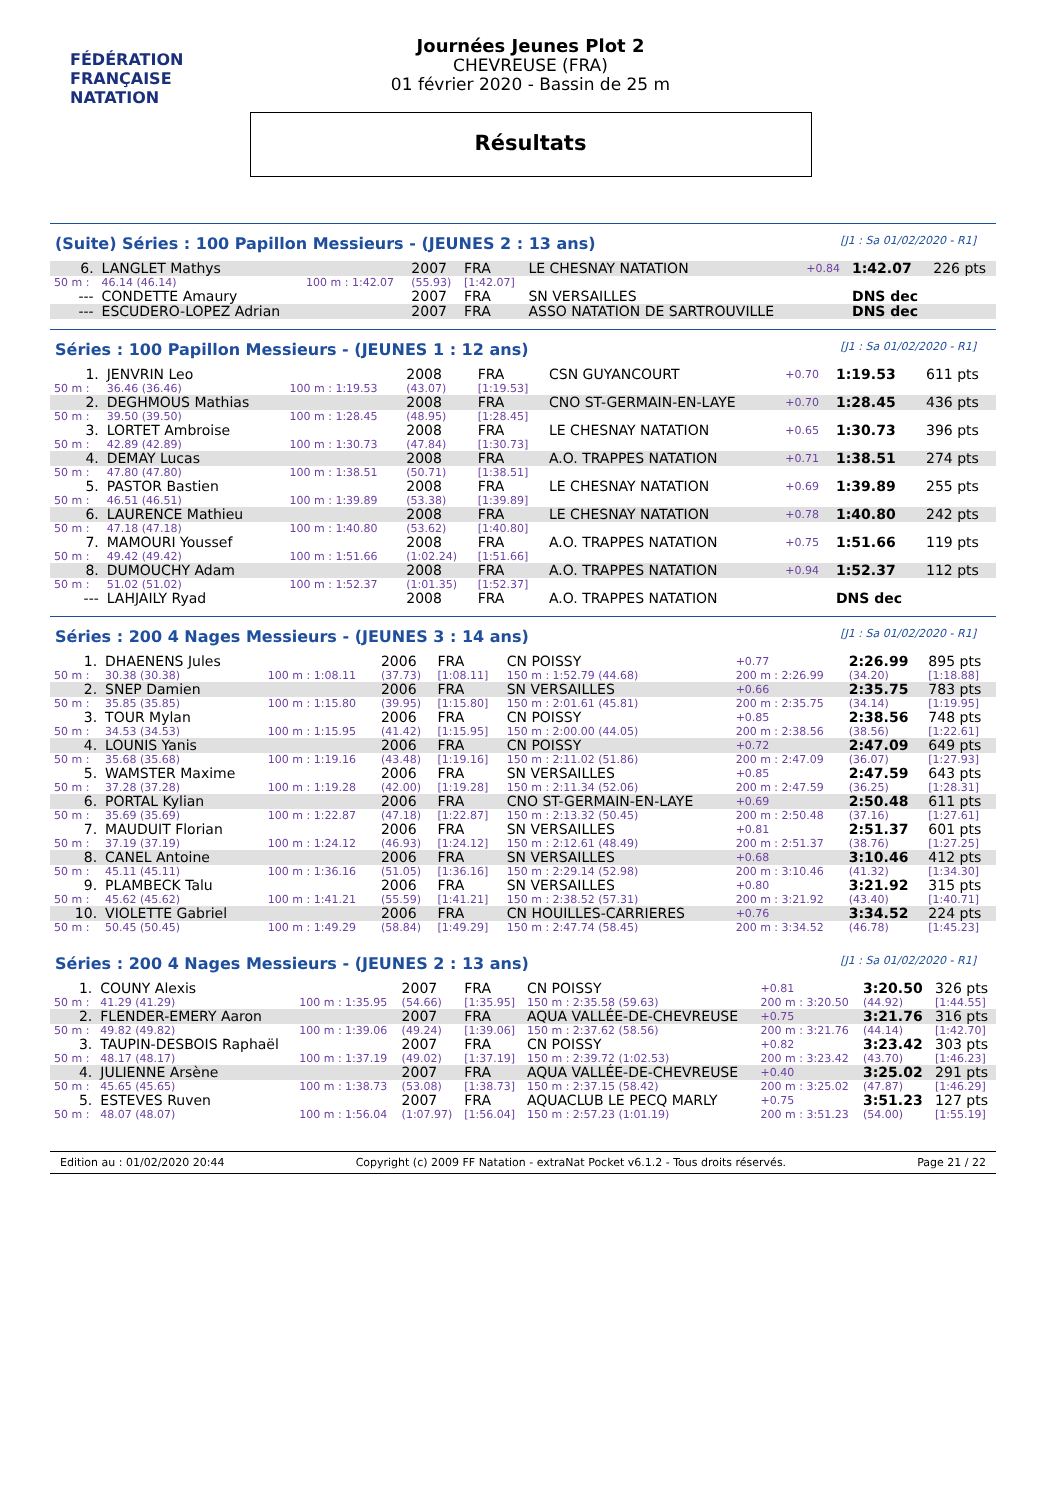FÉDÉRATION FRANÇAISE
NATATION
Journées Jeunes Plot 2
CHEVREUSE (FRA)
01 février 2020 - Bassin de 25 m
Résultats
(Suite) Séries : 100 Papillon Messieurs - (JEUNES 2 : 13 ans) [J1 : Sa 01/02/2020 - R1]
| 6. | LANGLET Mathys | | 2007 | FRA | LE CHESNAY NATATION | +0.84 | 1:42.07 | 226 pts |
| 50 m : | 46.14 (46.14) | 100 m : 1:42.07 | (55.93) | [1:42.07] | | | | |
| --- | CONDETTE Amaury | | 2007 | FRA | SN VERSAILLES | | DNS dec | |
| --- | ESCUDERO-LOPEZ Adrian | | 2007 | FRA | ASSO NATATION DE SARTROUVILLE | | DNS dec | |
Séries : 100 Papillon Messieurs - (JEUNES 1 : 12 ans) [J1 : Sa 01/02/2020 - R1]
| 1. | JENVRIN Leo | | 2008 | FRA | CSN GUYANCOURT | +0.70 | 1:19.53 | 611 pts |
| 50 m : | 36.46 (36.46) | 100 m : 1:19.53 | (43.07) | [1:19.53] | | | | |
| 2. | DEGHMOUS Mathias | | 2008 | FRA | CNO ST-GERMAIN-EN-LAYE | +0.70 | 1:28.45 | 436 pts |
| 50 m : | 39.50 (39.50) | 100 m : 1:28.45 | (48.95) | [1:28.45] | | | | |
| 3. | LORTET Ambroise | | 2008 | FRA | LE CHESNAY NATATION | +0.65 | 1:30.73 | 396 pts |
| 50 m : | 42.89 (42.89) | 100 m : 1:30.73 | (47.84) | [1:30.73] | | | | |
| 4. | DEMAY Lucas | | 2008 | FRA | A.O. TRAPPES NATATION | +0.71 | 1:38.51 | 274 pts |
| 50 m : | 47.80 (47.80) | 100 m : 1:38.51 | (50.71) | [1:38.51] | | | | |
| 5. | PASTOR Bastien | | 2008 | FRA | LE CHESNAY NATATION | +0.69 | 1:39.89 | 255 pts |
| 50 m : | 46.51 (46.51) | 100 m : 1:39.89 | (53.38) | [1:39.89] | | | | |
| 6. | LAURENCE Mathieu | | 2008 | FRA | LE CHESNAY NATATION | +0.78 | 1:40.80 | 242 pts |
| 50 m : | 47.18 (47.18) | 100 m : 1:40.80 | (53.62) | [1:40.80] | | | | |
| 7. | MAMOURI Youssef | | 2008 | FRA | A.O. TRAPPES NATATION | +0.75 | 1:51.66 | 119 pts |
| 50 m : | 49.42 (49.42) | 100 m : 1:51.66 | (1:02.24) | [1:51.66] | | | | |
| 8. | DUMOUCHY Adam | | 2008 | FRA | A.O. TRAPPES NATATION | +0.94 | 1:52.37 | 112 pts |
| 50 m : | 51.02 (51.02) | 100 m : 1:52.37 | (1:01.35) | [1:52.37] | | | | |
| --- | LAHJAILY Ryad | | 2008 | FRA | A.O. TRAPPES NATATION | | DNS dec | |
Séries : 200 4 Nages Messieurs - (JEUNES 3 : 14 ans) [J1 : Sa 01/02/2020 - R1]
| 1. | DHAENENS Jules | | 2006 | FRA | CN POISSY | +0.77 | 2:26.99 | 895 pts |
| 50 m : | 30.38 (30.38) | 100 m : 1:08.11 | (37.73) | [1:08.11] | 150 m : 1:52.79 (44.68) | 200 m : 2:26.99 | (34.20) | [1:18.88] |
| 2. | SNEP Damien | | 2006 | FRA | SN VERSAILLES | +0.66 | 2:35.75 | 783 pts |
| 50 m : | 35.85 (35.85) | 100 m : 1:15.80 | (39.95) | [1:15.80] | 150 m : 2:01.61 (45.81) | 200 m : 2:35.75 | (34.14) | [1:19.95] |
| 3. | TOUR Mylan | | 2006 | FRA | CN POISSY | +0.85 | 2:38.56 | 748 pts |
| 50 m : | 34.53 (34.53) | 100 m : 1:15.95 | (41.42) | [1:15.95] | 150 m : 2:00.00 (44.05) | 200 m : 2:38.56 | (38.56) | [1:22.61] |
| 4. | LOUNIS Yanis | | 2006 | FRA | CN POISSY | +0.72 | 2:47.09 | 649 pts |
| 50 m : | 35.68 (35.68) | 100 m : 1:19.16 | (43.48) | [1:19.16] | 150 m : 2:11.02 (51.86) | 200 m : 2:47.09 | (36.07) | [1:27.93] |
| 5. | WAMSTER Maxime | | 2006 | FRA | SN VERSAILLES | +0.85 | 2:47.59 | 643 pts |
| 50 m : | 37.28 (37.28) | 100 m : 1:19.28 | (42.00) | [1:19.28] | 150 m : 2:11.34 (52.06) | 200 m : 2:47.59 | (36.25) | [1:28.31] |
| 6. | PORTAL Kylian | | 2006 | FRA | CNO ST-GERMAIN-EN-LAYE | +0.69 | 2:50.48 | 611 pts |
| 50 m : | 35.69 (35.69) | 100 m : 1:22.87 | (47.18) | [1:22.87] | 150 m : 2:13.32 (50.45) | 200 m : 2:50.48 | (37.16) | [1:27.61] |
| 7. | MAUDUIT Florian | | 2006 | FRA | SN VERSAILLES | +0.81 | 2:51.37 | 601 pts |
| 50 m : | 37.19 (37.19) | 100 m : 1:24.12 | (46.93) | [1:24.12] | 150 m : 2:12.61 (48.49) | 200 m : 2:51.37 | (38.76) | [1:27.25] |
| 8. | CANEL Antoine | | 2006 | FRA | SN VERSAILLES | +0.68 | 3:10.46 | 412 pts |
| 50 m : | 45.11 (45.11) | 100 m : 1:36.16 | (51.05) | [1:36.16] | 150 m : 2:29.14 (52.98) | 200 m : 3:10.46 | (41.32) | [1:34.30] |
| 9. | PLAMBECK Talu | | 2006 | FRA | SN VERSAILLES | +0.80 | 3:21.92 | 315 pts |
| 50 m : | 45.62 (45.62) | 100 m : 1:41.21 | (55.59) | [1:41.21] | 150 m : 2:38.52 (57.31) | 200 m : 3:21.92 | (43.40) | [1:40.71] |
| 10. | VIOLETTE Gabriel | | 2006 | FRA | CN HOUILLES-CARRIERES | +0.76 | 3:34.52 | 224 pts |
| 50 m : | 50.45 (50.45) | 100 m : 1:49.29 | (58.84) | [1:49.29] | 150 m : 2:47.74 (58.45) | 200 m : 3:34.52 | (46.78) | [1:45.23] |
Séries : 200 4 Nages Messieurs - (JEUNES 2 : 13 ans) [J1 : Sa 01/02/2020 - R1]
| 1. | COUNY Alexis | | 2007 | FRA | CN POISSY | +0.81 | 3:20.50 | 326 pts |
| 50 m : | 41.29 (41.29) | 100 m : 1:35.95 | (54.66) | [1:35.95] | 150 m : 2:35.58 (59.63) | 200 m : 3:20.50 | (44.92) | [1:44.55] |
| 2. | FLENDER-EMERY Aaron | | 2007 | FRA | AQUA VALLÉE-DE-CHEVREUSE | +0.75 | 3:21.76 | 316 pts |
| 50 m : | 49.82 (49.82) | 100 m : 1:39.06 | (49.24) | [1:39.06] | 150 m : 2:37.62 (58.56) | 200 m : 3:21.76 | (44.14) | [1:42.70] |
| 3. | TAUPIN-DESBOIS Raphaël | | 2007 | FRA | CN POISSY | +0.82 | 3:23.42 | 303 pts |
| 50 m : | 48.17 (48.17) | 100 m : 1:37.19 | (49.02) | [1:37.19] | 150 m : 2:39.72 (1:02.53) | 200 m : 3:23.42 | (43.70) | [1:46.23] |
| 4. | JULIENNE Arsène | | 2007 | FRA | AQUA VALLÉE-DE-CHEVREUSE | +0.40 | 3:25.02 | 291 pts |
| 50 m : | 45.65 (45.65) | 100 m : 1:38.73 | (53.08) | [1:38.73] | 150 m : 2:37.15 (58.42) | 200 m : 3:25.02 | (47.87) | [1:46.29] |
| 5. | ESTEVES Ruven | | 2007 | FRA | AQUACLUB LE PECQ MARLY | +0.75 | 3:51.23 | 127 pts |
| 50 m : | 48.07 (48.07) | 100 m : 1:56.04 | (1:07.97) | [1:56.04] | 150 m : 2:57.23 (1:01.19) | 200 m : 3:51.23 | (54.00) | [1:55.19] |
Edition au : 01/02/2020 20:44 Copyright (c) 2009 FF Natation - extraNat Pocket v6.1.2 - Tous droits réservés. Page 21 / 22